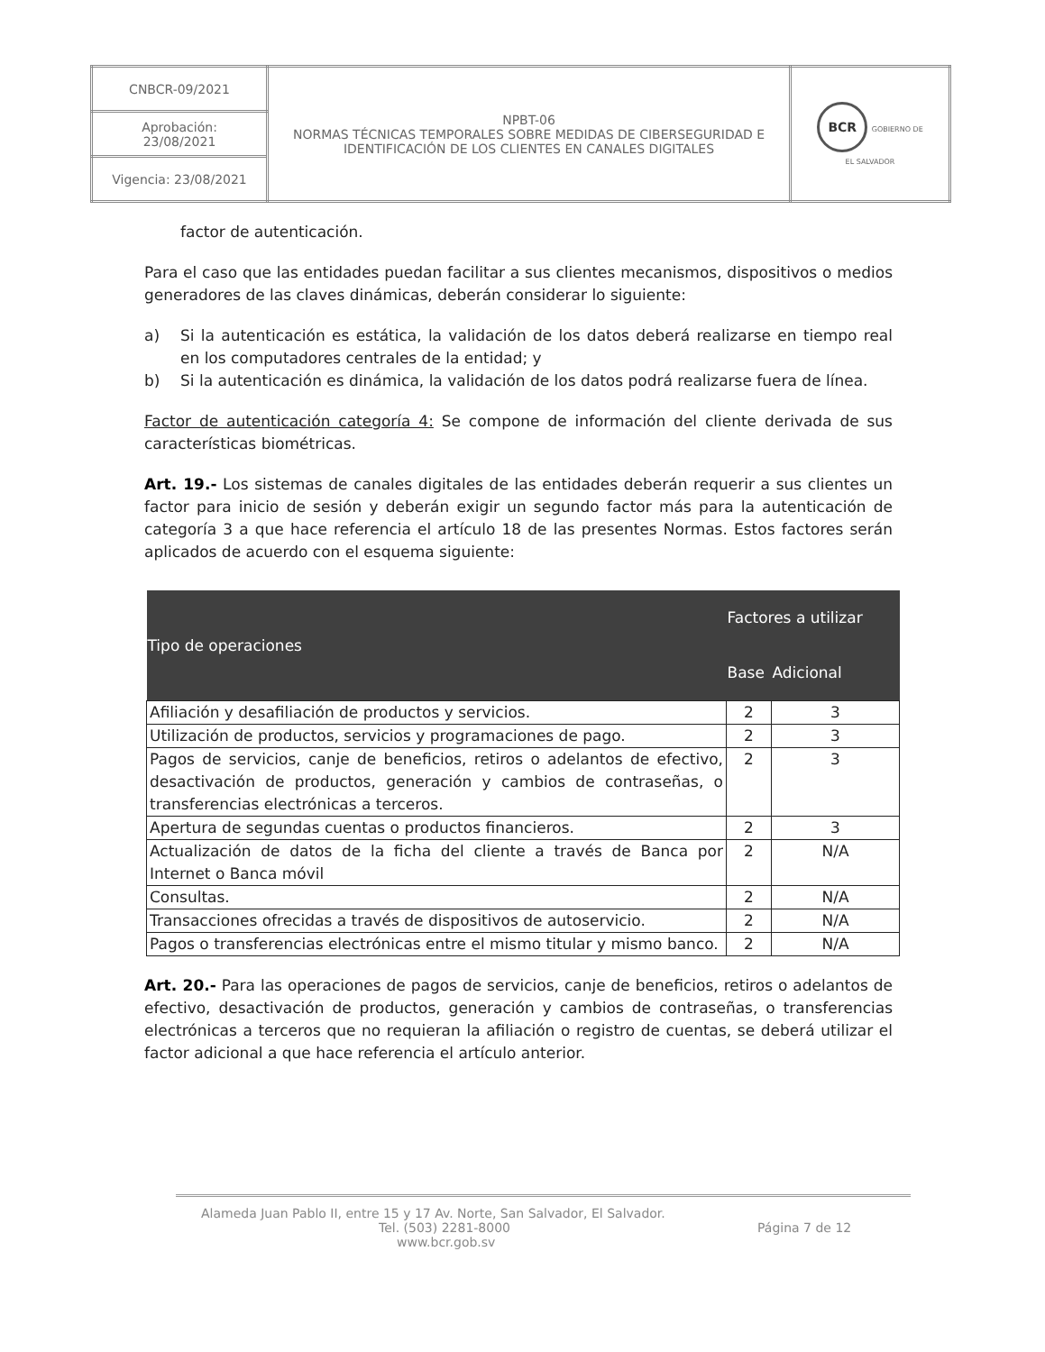| CNBCR-09/2021 | NPBT-06 NORMAS TÉCNICAS TEMPORALES SOBRE MEDIDAS DE CIBERSEGURIDAD E IDENTIFICACIÓN DE LOS CLIENTES EN CANALES DIGITALES | BCR GOBIERNO DE EL SALVADOR |
| Aprobación: 23/08/2021 | | |
| Vigencia: 23/08/2021 | | |
factor de autenticación.
Para el caso que las entidades puedan facilitar a sus clientes mecanismos, dispositivos o medios generadores de las claves dinámicas, deberán considerar lo siguiente:
a) Si la autenticación es estática, la validación de los datos deberá realizarse en tiempo real en los computadores centrales de la entidad; y
b) Si la autenticación es dinámica, la validación de los datos podrá realizarse fuera de línea.
Factor de autenticación categoría 4: Se compone de información del cliente derivada de sus características biométricas.
Art. 19.- Los sistemas de canales digitales de las entidades deberán requerir a sus clientes un factor para inicio de sesión y deberán exigir un segundo factor más para la autenticación de categoría 3 a que hace referencia el artículo 18 de las presentes Normas. Estos factores serán aplicados de acuerdo con el esquema siguiente:
| Tipo de operaciones | Factores a utilizar | |
| --- | --- | --- |
| | Base | Adicional |
| Afiliación y desafiliación de productos y servicios. | 2 | 3 |
| Utilización de productos, servicios y programaciones de pago. | 2 | 3 |
| Pagos de servicios, canje de beneficios, retiros o adelantos de efectivo, desactivación de productos, generación y cambios de contraseñas, o transferencias electrónicas a terceros. | 2 | 3 |
| Apertura de segundas cuentas o productos financieros. | 2 | 3 |
| Actualización de datos de la ficha del cliente a través de Banca por Internet o Banca móvil | 2 | N/A |
| Consultas. | 2 | N/A |
| Transacciones ofrecidas a través de dispositivos de autoservicio. | 2 | N/A |
| Pagos o transferencias electrónicas entre el mismo titular y mismo banco. | 2 | N/A |
Art. 20.- Para las operaciones de pagos de servicios, canje de beneficios, retiros o adelantos de efectivo, desactivación de productos, generación y cambios de contraseñas, o transferencias electrónicas a terceros que no requieran la afiliación o registro de cuentas, se deberá utilizar el factor adicional a que hace referencia el artículo anterior.
Alameda Juan Pablo II, entre 15 y 17 Av. Norte, San Salvador, El Salvador.
Tel. (503) 2281-8000 Página 7 de 12
www.bcr.gob.sv